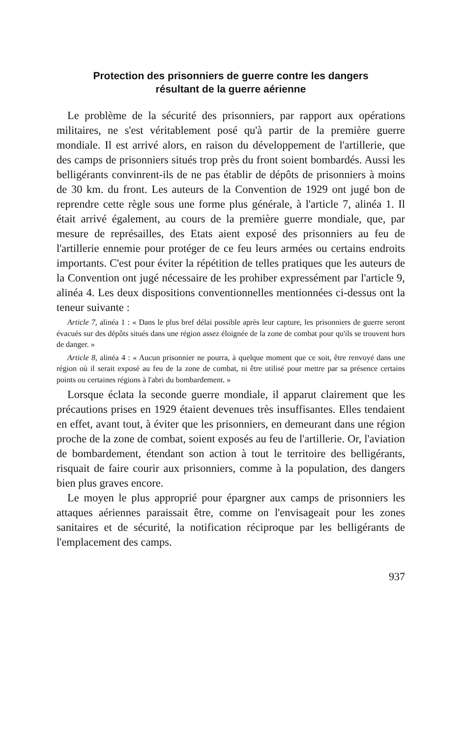Protection des prisonniers de guerre contre les dangers
résultant de la guerre aérienne
Le problème de la sécurité des prisonniers, par rapport aux opérations militaires, ne s'est véritablement posé qu'à partir de la première guerre mondiale. Il est arrivé alors, en raison du développement de l'artillerie, que des camps de prisonniers situés trop près du front soient bombardés. Aussi les belligérants convinrent-ils de ne pas établir de dépôts de prisonniers à moins de 30 km. du front. Les auteurs de la Convention de 1929 ont jugé bon de reprendre cette règle sous une forme plus générale, à l'article 7, alinéa 1. Il était arrivé également, au cours de la première guerre mondiale, que, par mesure de représailles, des Etats aient exposé des prisonniers au feu de l'artillerie ennemie pour protéger de ce feu leurs armées ou certains endroits importants. C'est pour éviter la répétition de telles pratiques que les auteurs de la Convention ont jugé nécessaire de les prohiber expressément par l'article 9, alinéa 4. Les deux dispositions conventionnelles mentionnées ci-dessus ont la teneur suivante :
Article 7, alinéa 1 : « Dans le plus bref délai possible après leur capture, les prisonniers de guerre seront évacués sur des dépôts situés dans une région assez éloignée de la zone de combat pour qu'ils se trouvent hors de danger. »
Article 8, alinéa 4 : « Aucun prisonnier ne pourra, à quelque moment que ce soit, être renvoyé dans une région où il serait exposé au feu de la zone de combat, ni être utilisé pour mettre par sa présence certains points ou certaines régions à l'abri du bombardement. »
Lorsque éclata la seconde guerre mondiale, il apparut clairement que les précautions prises en 1929 étaient devenues très insuffisantes. Elles tendaient en effet, avant tout, à éviter que les prisonniers, en demeurant dans une région proche de la zone de combat, soient exposés au feu de l'artillerie. Or, l'aviation de bombardement, étendant son action à tout le territoire des belligérants, risquait de faire courir aux prisonniers, comme à la population, des dangers bien plus graves encore.
Le moyen le plus approprié pour épargner aux camps de prisonniers les attaques aériennes paraissait être, comme on l'envisageait pour les zones sanitaires et de sécurité, la notification réciproque par les belligérants de l'emplacement des camps.
937